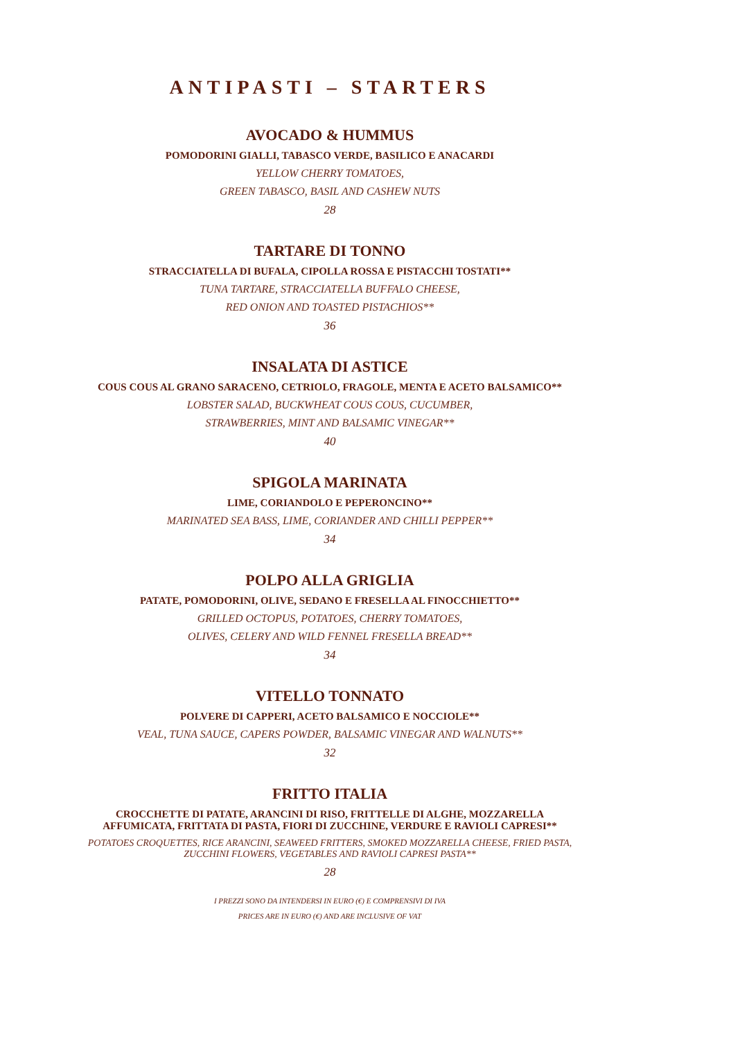ANTIPASTI – STARTERS
AVOCADO & HUMMUS
POMODORINI GIALLI, TABASCO VERDE, BASILICO E ANACARDI
YELLOW CHERRY TOMATOES,
GREEN TABASCO, BASIL AND CASHEW NUTS
28
TARTARE DI TONNO
STRACCIATELLA DI BUFALA, CIPOLLA ROSSA E PISTACCHI TOSTATI**
TUNA TARTARE, STRACCIATELLA BUFFALO CHEESE,
RED ONION AND TOASTED PISTACHIOS**
36
INSALATA DI ASTICE
COUS COUS AL GRANO SARACENO, CETRIOLO, FRAGOLE, MENTA E ACETO BALSAMICO**
LOBSTER SALAD, BUCKWHEAT COUS COUS, CUCUMBER,
STRAWBERRIES, MINT AND BALSAMIC VINEGAR**
40
SPIGOLA MARINATA
LIME, CORIANDOLO E PEPERONCINO**
MARINATED SEA BASS, LIME, CORIANDER AND CHILLI PEPPER**
34
POLPO ALLA GRIGLIA
PATATE, POMODORINI, OLIVE, SEDANO E FRESELLA AL FINOCCHIETTO**
GRILLED OCTOPUS, POTATOES, CHERRY TOMATOES,
OLIVES, CELERY AND WILD FENNEL FRESELLA BREAD**
34
VITELLO TONNATO
POLVERE DI CAPPERI, ACETO BALSAMICO E NOCCIOLE**
VEAL, TUNA SAUCE, CAPERS POWDER, BALSAMIC VINEGAR AND WALNUTS**
32
FRITTO ITALIA
CROCCHETTE DI PATATE, ARANCINI DI RISO, FRITTELLE DI ALGHE, MOZZARELLA
AFFUMICATA, FRITTATA DI PASTA, FIORI DI ZUCCHINE, VERDURE E RAVIOLI CAPRESI**
POTATOES CROQUETTES, RICE ARANCINI, SEAWEED FRITTERS, SMOKED MOZZARELLA CHEESE, FRIED PASTA,
ZUCCHINI FLOWERS, VEGETABLES AND RAVIOLI CAPRESI PASTA**
28
I PREZZI SONO DA INTENDERSI IN EURO (€) E COMPRENSIVI DI IVA
PRICES ARE IN EURO (€) AND ARE INCLUSIVE OF VAT